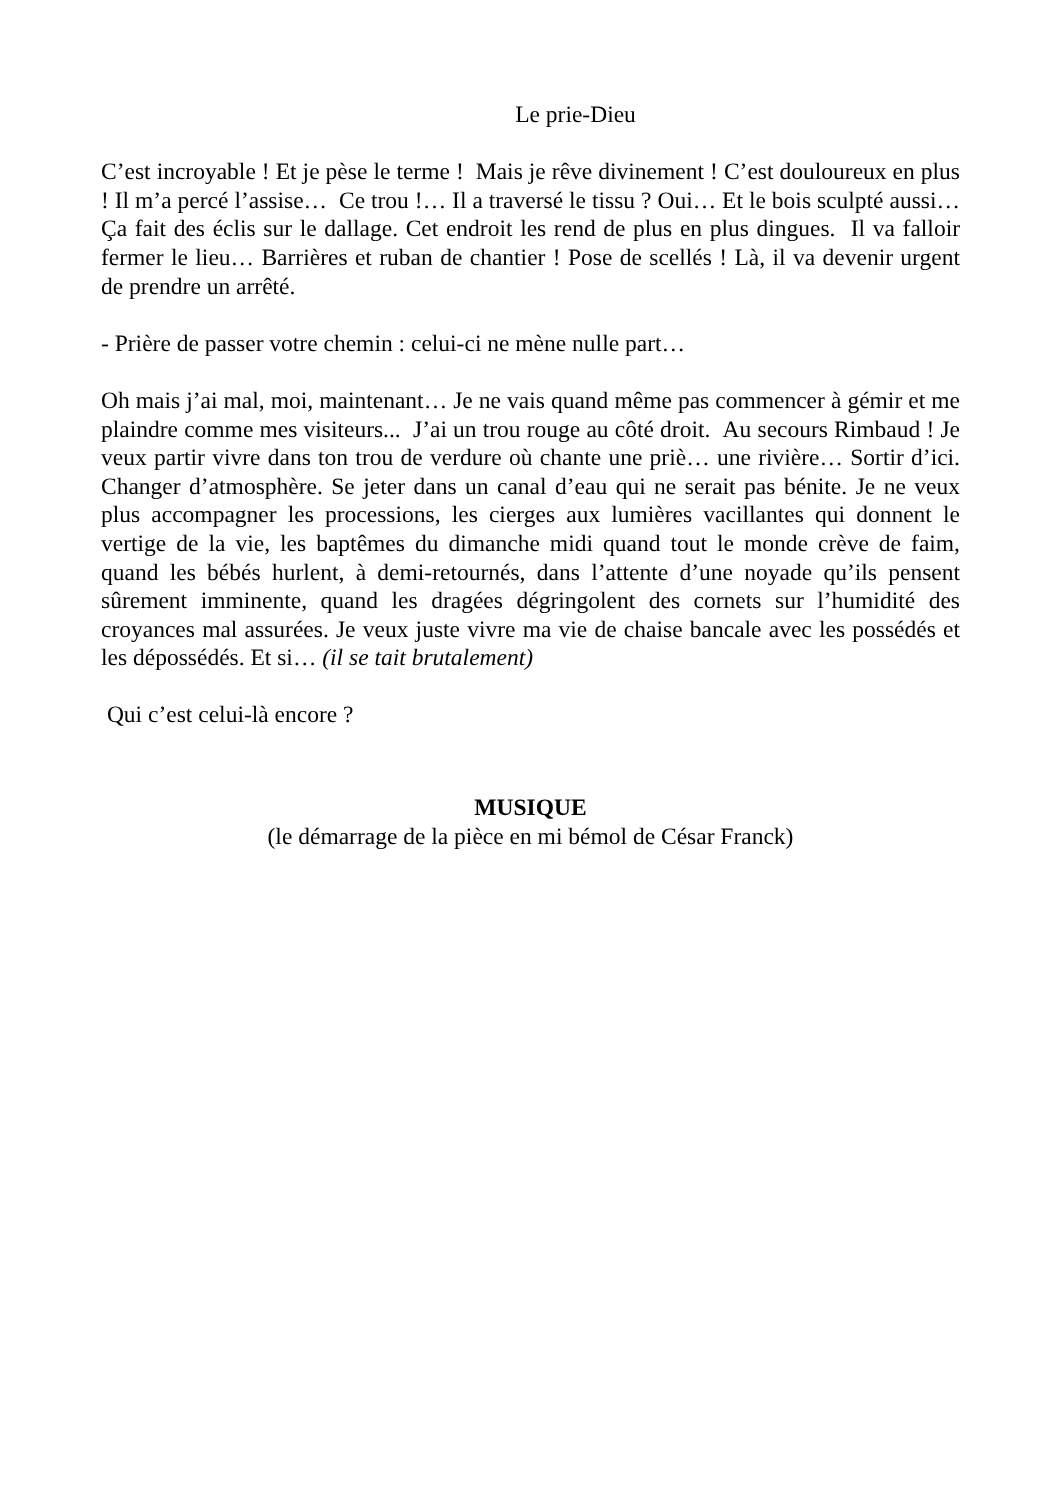Le prie-Dieu
C’est incroyable ! Et je pèse le terme ! Mais je rêve divinement ! C’est douloureux en plus ! Il m’a percé l’assise… Ce trou !… Il a traversé le tissu ? Oui… Et le bois sculpté aussi… Ça fait des éclis sur le dallage. Cet endroit les rend de plus en plus dingues. Il va falloir fermer le lieu… Barrières et ruban de chantier ! Pose de scellés ! Là, il va devenir urgent de prendre un arrêté.
- Prière de passer votre chemin : celui-ci ne mène nulle part…
Oh mais j’ai mal, moi, maintenant… Je ne vais quand même pas commencer à gémir et me plaindre comme mes visiteurs... J’ai un trou rouge au côté droit. Au secours Rimbaud ! Je veux partir vivre dans ton trou de verdure où chante une priè… une rivière… Sortir d’ici. Changer d’atmosphère. Se jeter dans un canal d’eau qui ne serait pas bénite. Je ne veux plus accompagner les processions, les cierges aux lumières vacillantes qui donnent le vertige de la vie, les baptêmes du dimanche midi quand tout le monde crève de faim, quand les bébés hurlent, à demi-retournés, dans l’attente d’une noyade qu’ils pensent sûrement imminente, quand les dragées dégringolent des cornets sur l’humidité des croyances mal assurées. Je veux juste vivre ma vie de chaise bancale avec les possédés et les dépossédés. Et si… (il se tait brutalement)
Qui c’est celui-là encore ?
MUSIQUE
(le démarrage de la pièce en mi bémol de César Franck)